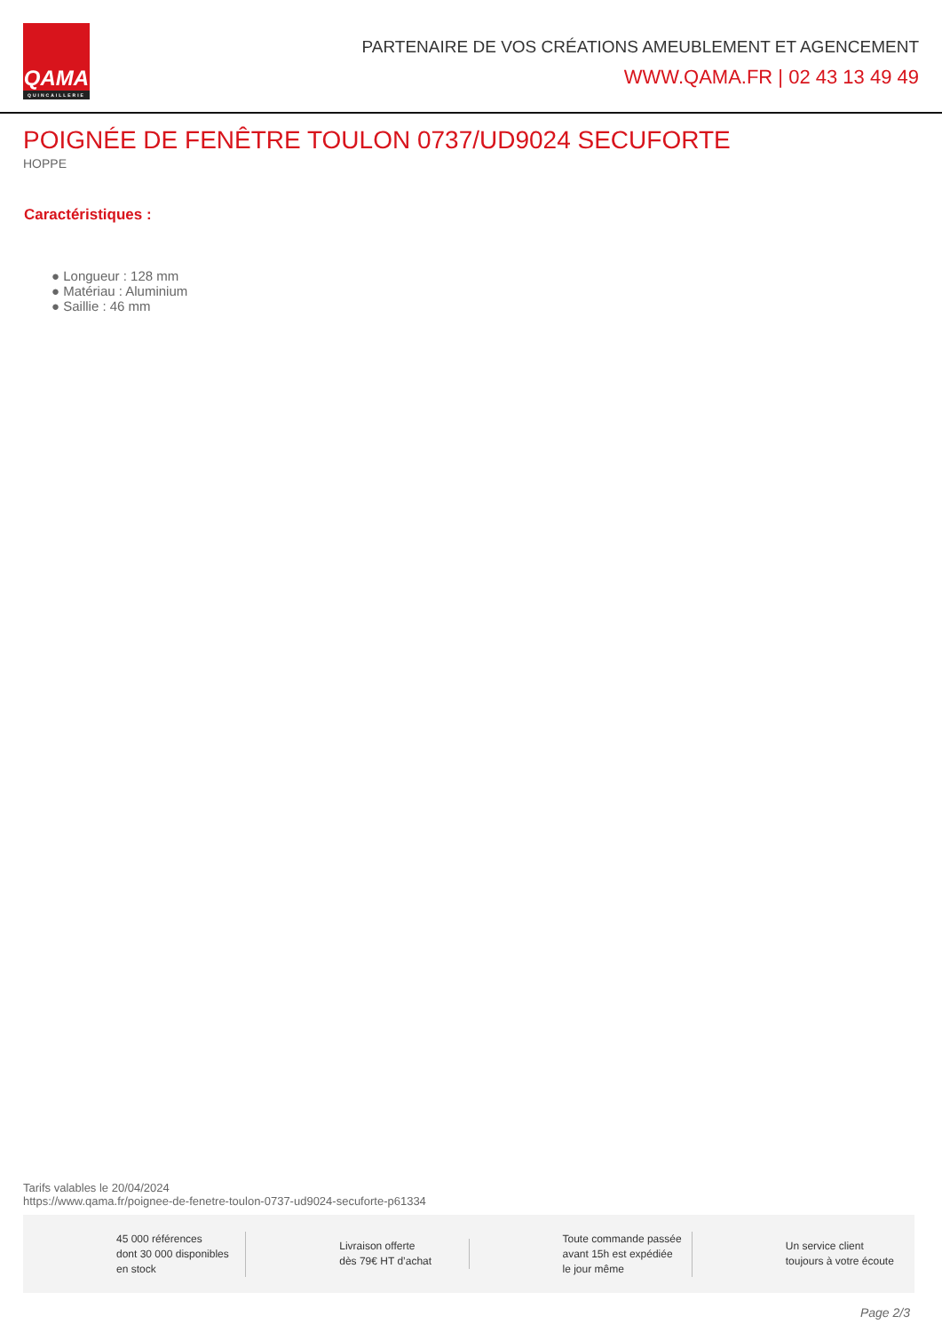QAMA
QUINCAILLERIE
PARTENAIRE DE VOS CRÉATIONS AMEUBLEMENT ET AGENCEMENT
WWW.QAMA.FR | 02 43 13 49 49
POIGNÉE DE FENÊTRE TOULON 0737/UD9024 SECUFORTE
HOPPE
Caractéristiques :
● Longueur : 128 mm
● Matériau : Aluminium
● Saillie : 46 mm
Tarifs valables le 20/04/2024
https://www.qama.fr/poignee-de-fenetre-toulon-0737-ud9024-secuforte-p61334
45 000 références
dont 30 000 disponibles
en stock
Livraison offerte
dès 79€ HT d’achat
Toute commande passée
avant 15h est expédiée
le jour même
Un service client
toujours à votre écoute
Page 2/3